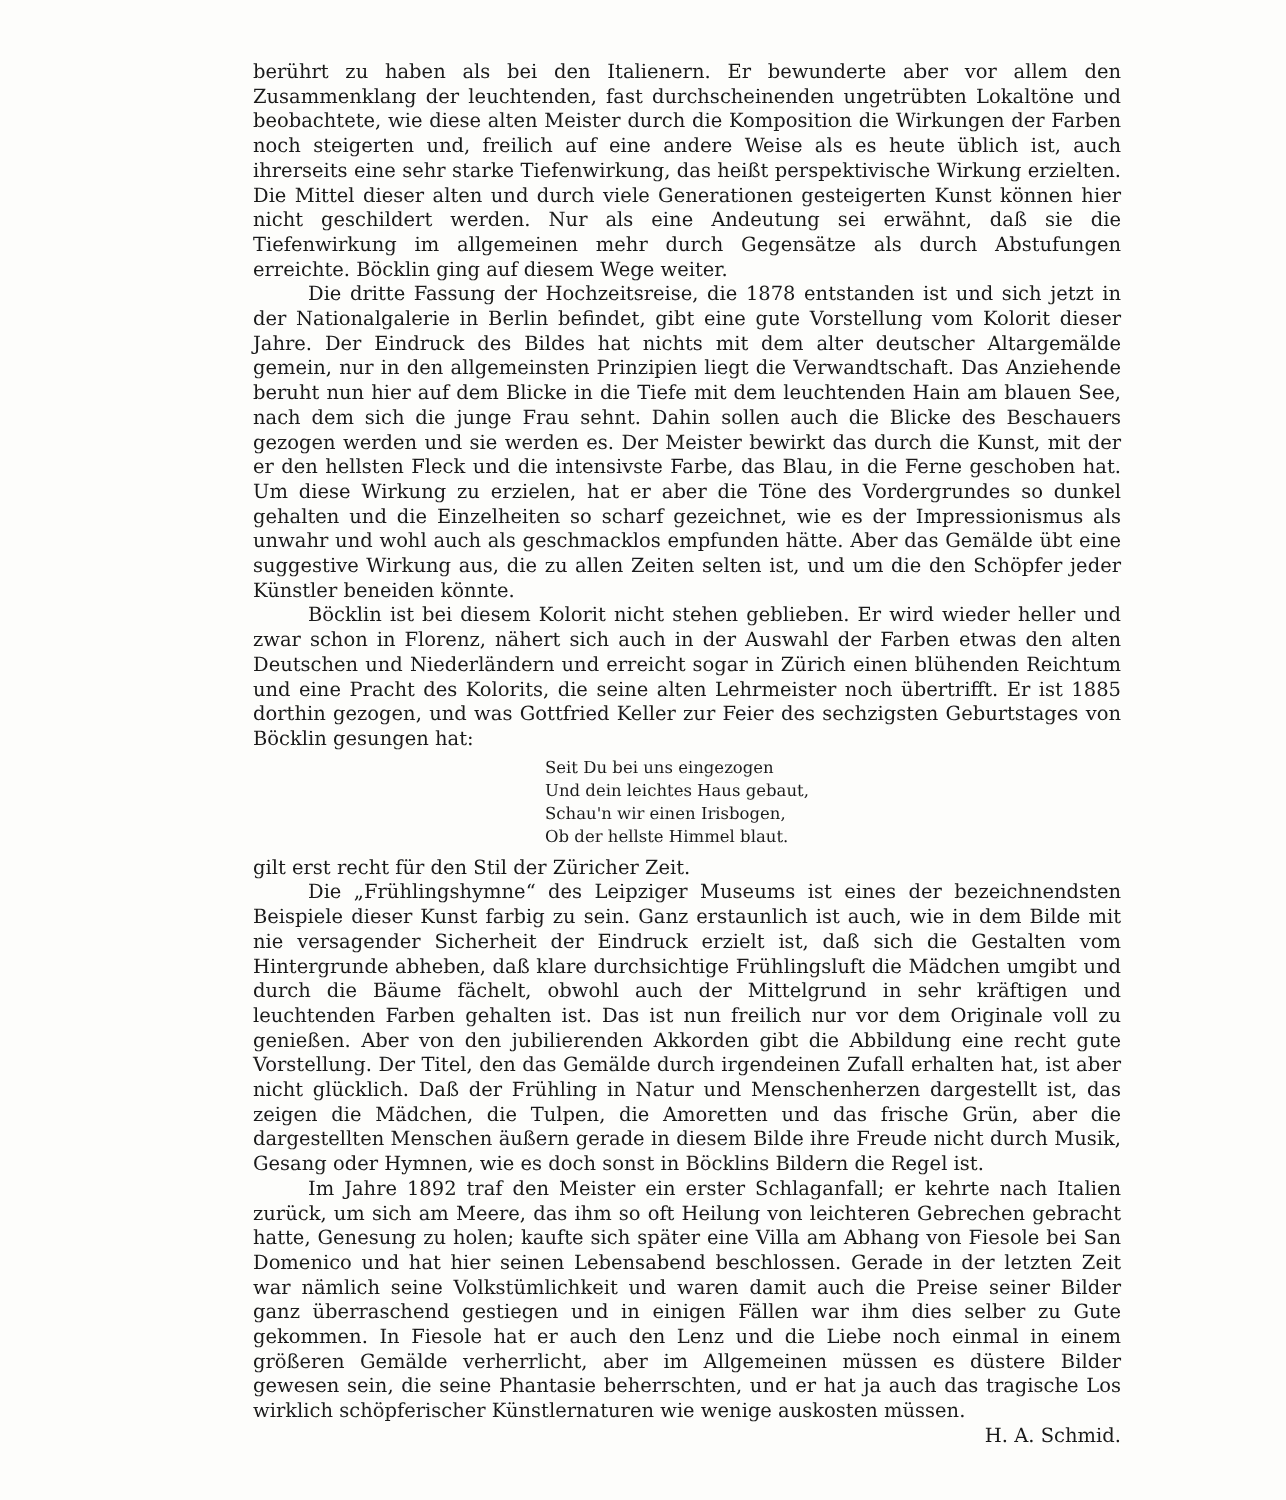berührt zu haben als bei den Italienern. Er bewunderte aber vor allem den Zusammenklang der leuchtenden, fast durchscheinenden ungetrübten Lokaltöne und beobachtete, wie diese alten Meister durch die Komposition die Wirkungen der Farben noch steigerten und, freilich auf eine andere Weise als es heute üblich ist, auch ihrerseits eine sehr starke Tiefenwirkung, das heißt perspektivische Wirkung erzielten. Die Mittel dieser alten und durch viele Generationen gesteigerten Kunst können hier nicht geschildert werden. Nur als eine Andeutung sei erwähnt, daß sie die Tiefenwirkung im allgemeinen mehr durch Gegensätze als durch Abstufungen erreichte. Böcklin ging auf diesem Wege weiter.
Die dritte Fassung der Hochzeitsreise, die 1878 entstanden ist und sich jetzt in der Nationalgalerie in Berlin befindet, gibt eine gute Vorstellung vom Kolorit dieser Jahre. Der Eindruck des Bildes hat nichts mit dem alter deutscher Altargemälde gemein, nur in den allgemeinsten Prinzipien liegt die Verwandtschaft. Das Anziehende beruht nun hier auf dem Blicke in die Tiefe mit dem leuchtenden Hain am blauen See, nach dem sich die junge Frau sehnt. Dahin sollen auch die Blicke des Beschauers gezogen werden und sie werden es. Der Meister bewirkt das durch die Kunst, mit der er den hellsten Fleck und die intensivste Farbe, das Blau, in die Ferne geschoben hat. Um diese Wirkung zu erzielen, hat er aber die Töne des Vordergrundes so dunkel gehalten und die Einzelheiten so scharf gezeichnet, wie es der Impressionismus als unwahr und wohl auch als geschmacklos empfunden hätte. Aber das Gemälde übt eine suggestive Wirkung aus, die zu allen Zeiten selten ist, und um die den Schöpfer jeder Künstler beneiden könnte.
Böcklin ist bei diesem Kolorit nicht stehen geblieben. Er wird wieder heller und zwar schon in Florenz, nähert sich auch in der Auswahl der Farben etwas den alten Deutschen und Niederländern und erreicht sogar in Zürich einen blühenden Reichtum und eine Pracht des Kolorits, die seine alten Lehrmeister noch übertrifft. Er ist 1885 dorthin gezogen, und was Gottfried Keller zur Feier des sechzigsten Geburtstages von Böcklin gesungen hat:
Seit Du bei uns eingezogen
Und dein leichtes Haus gebaut,
Schau'n wir einen Irisbogen,
Ob der hellste Himmel blaut.
gilt erst recht für den Stil der Züricher Zeit.
Die „Frühlingshymne“ des Leipziger Museums ist eines der bezeichnendsten Beispiele dieser Kunst farbig zu sein. Ganz erstaunlich ist auch, wie in dem Bilde mit nie versagender Sicherheit der Eindruck erzielt ist, daß sich die Gestalten vom Hintergrunde abheben, daß klare durchsichtige Frühlingsluft die Mädchen umgibt und durch die Bäume fächelt, obwohl auch der Mittelgrund in sehr kräftigen und leuchtenden Farben gehalten ist. Das ist nun freilich nur vor dem Originale voll zu genießen. Aber von den jubilierenden Akkorden gibt die Abbildung eine recht gute Vorstellung. Der Titel, den das Gemälde durch irgendeinen Zufall erhalten hat, ist aber nicht glücklich. Daß der Frühling in Natur und Menschenherzen dargestellt ist, das zeigen die Mädchen, die Tulpen, die Amoretten und das frische Grün, aber die dargestellten Menschen äußern gerade in diesem Bilde ihre Freude nicht durch Musik, Gesang oder Hymnen, wie es doch sonst in Böcklins Bildern die Regel ist.
Im Jahre 1892 traf den Meister ein erster Schlaganfall; er kehrte nach Italien zurück, um sich am Meere, das ihm so oft Heilung von leichteren Gebrechen gebracht hatte, Genesung zu holen; kaufte sich später eine Villa am Abhang von Fiesole bei San Domenico und hat hier seinen Lebensabend beschlossen. Gerade in der letzten Zeit war nämlich seine Volkstümlichkeit und waren damit auch die Preise seiner Bilder ganz überraschend gestiegen und in einigen Fällen war ihm dies selber zu Gute gekommen. In Fiesole hat er auch den Lenz und die Liebe noch einmal in einem größeren Gemälde verherrlicht, aber im Allgemeinen müssen es düstere Bilder gewesen sein, die seine Phantasie beherrschten, und er hat ja auch das tragische Los wirklich schöpferischer Künstlernaturen wie wenige auskosten müssen. H. A. Schmid.